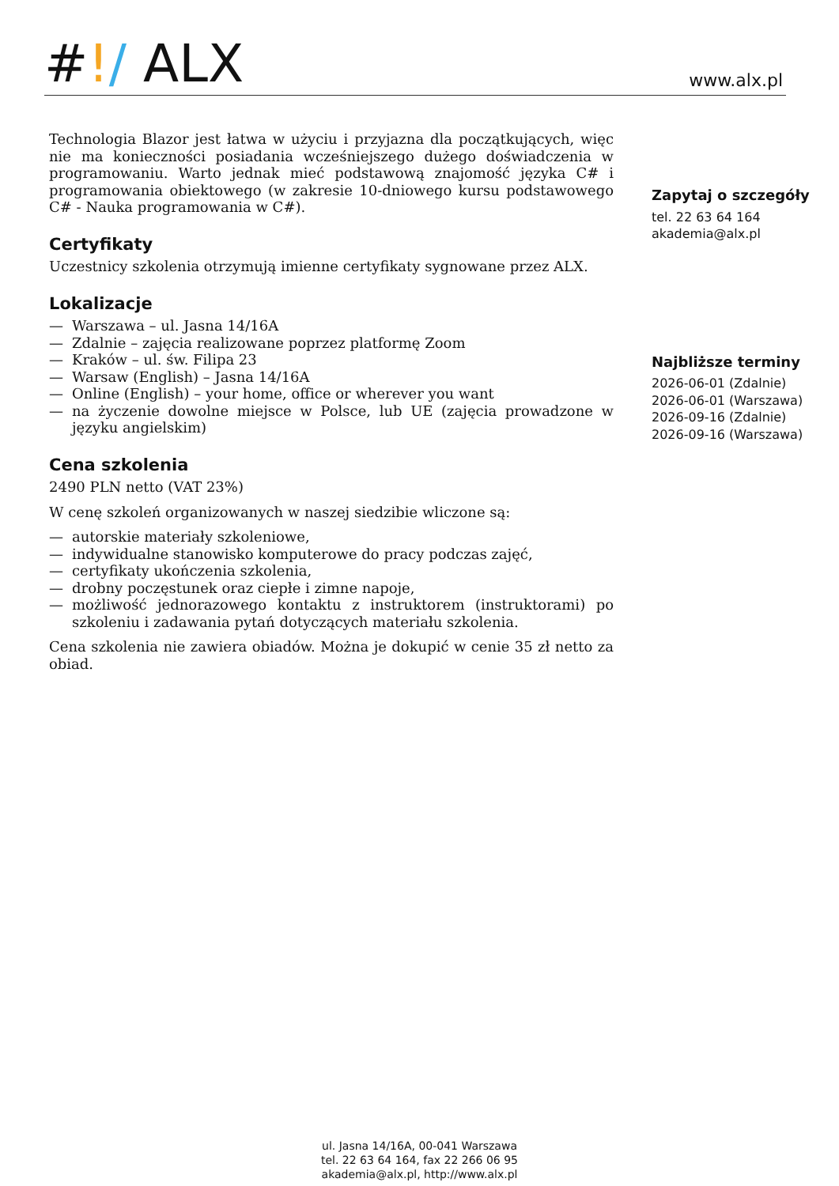#!/ ALX
www.alx.pl
Technologia Blazor jest łatwa w użyciu i przyjazna dla początkujących, więc nie ma konieczności posiadania wcześniejszego dużego doświadczenia w programowaniu. Warto jednak mieć podstawową znajomość języka C# i programowania obiektowego (w zakresie 10-dniowego kursu podstawowego C# - Nauka programowania w C#).
Certyfikaty
Uczestnicy szkolenia otrzymują imienne certyfikaty sygnowane przez ALX.
Lokalizacje
— Warszawa – ul. Jasna 14/16A
— Zdalnie – zajęcia realizowane poprzez platformę Zoom
— Kraków – ul. św. Filipa 23
— Warsaw (English) – Jasna 14/16A
— Online (English) – your home, office or wherever you want
— na życzenie dowolne miejsce w Polsce, lub UE (zajęcia prowadzone w języku angielskim)
Cena szkolenia
2490 PLN netto (VAT 23%)
W cenę szkoleń organizowanych w naszej siedzibie wliczone są:
— autorskie materiały szkoleniowe,
— indywidualne stanowisko komputerowe do pracy podczas zajęć,
— certyfikaty ukończenia szkolenia,
— drobny poczęstunek oraz ciepłe i zimne napoje,
— możliwość jednorazowego kontaktu z instruktorem (instruktorami) po szkoleniu i zadawania pytań dotyczących materiału szkolenia.
Cena szkolenia nie zawiera obiadów. Można je dokupić w cenie 35 zł netto za obiad.
Zapytaj o szczegóły
tel. 22 63 64 164
akademia@alx.pl
Najbliższe terminy
2026-06-01 (Zdalnie)
2026-06-01 (Warszawa)
2026-09-16 (Zdalnie)
2026-09-16 (Warszawa)
ul. Jasna 14/16A, 00-041 Warszawa
tel. 22 63 64 164, fax 22 266 06 95
akademia@alx.pl, http://www.alx.pl